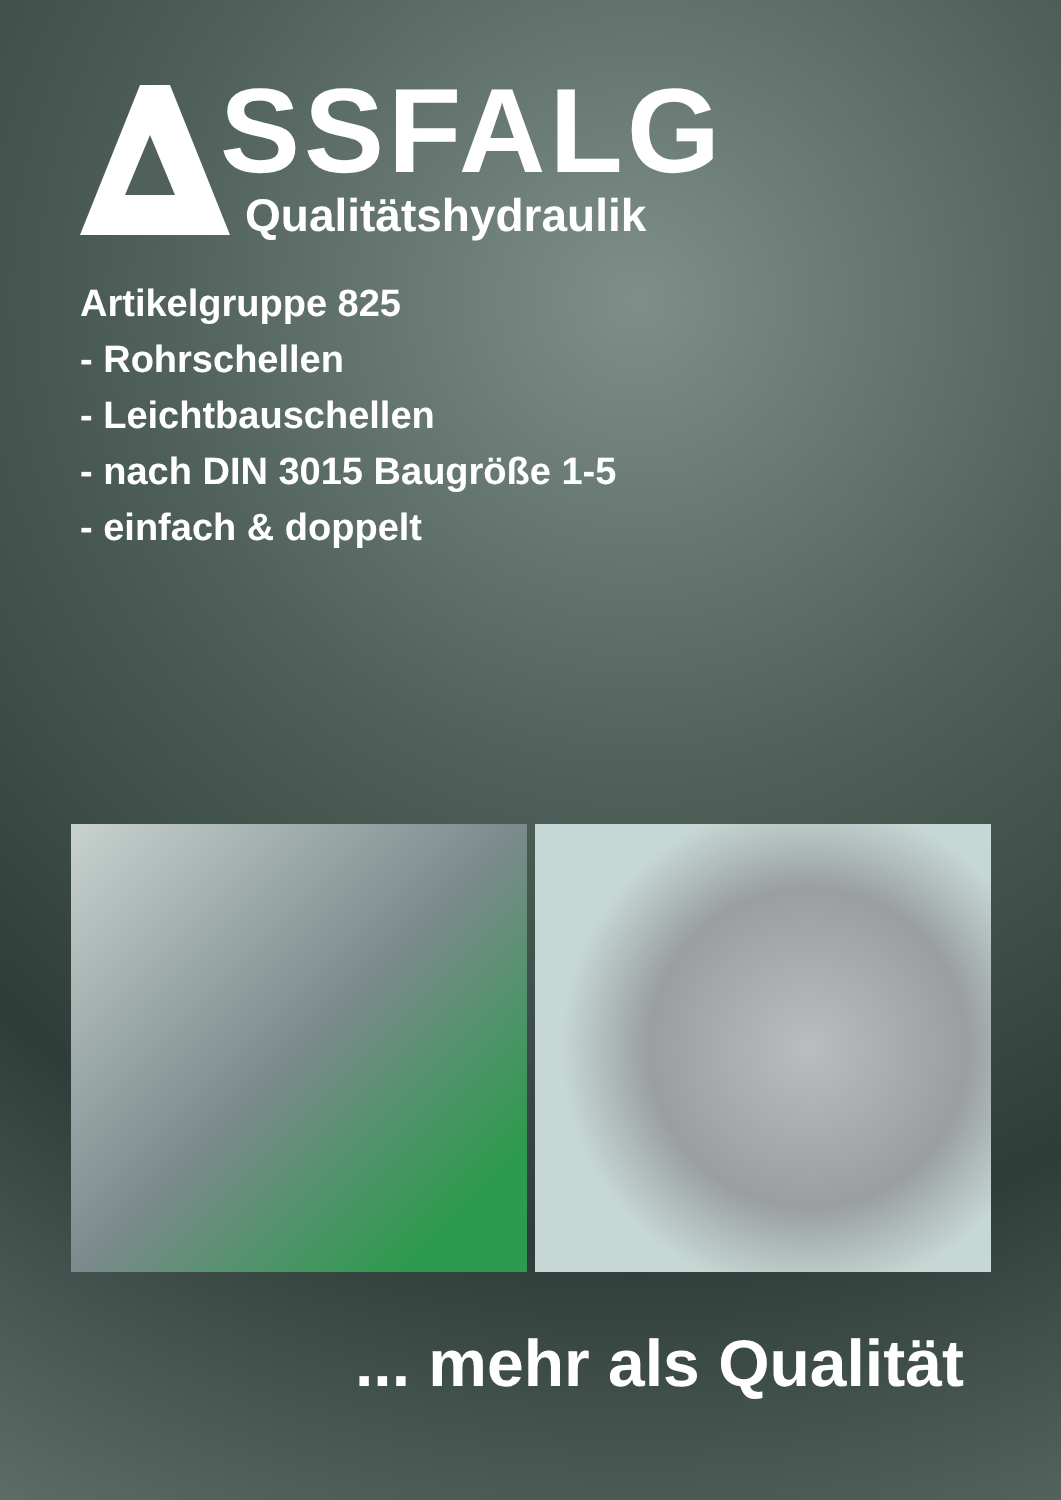SSFALG
Qualitätshydraulik
Artikelgruppe 825
- Rohrschellen
- Leichtbauschellen
- nach DIN 3015 Baugröße 1-5
- einfach & doppelt
... mehr als Qualität